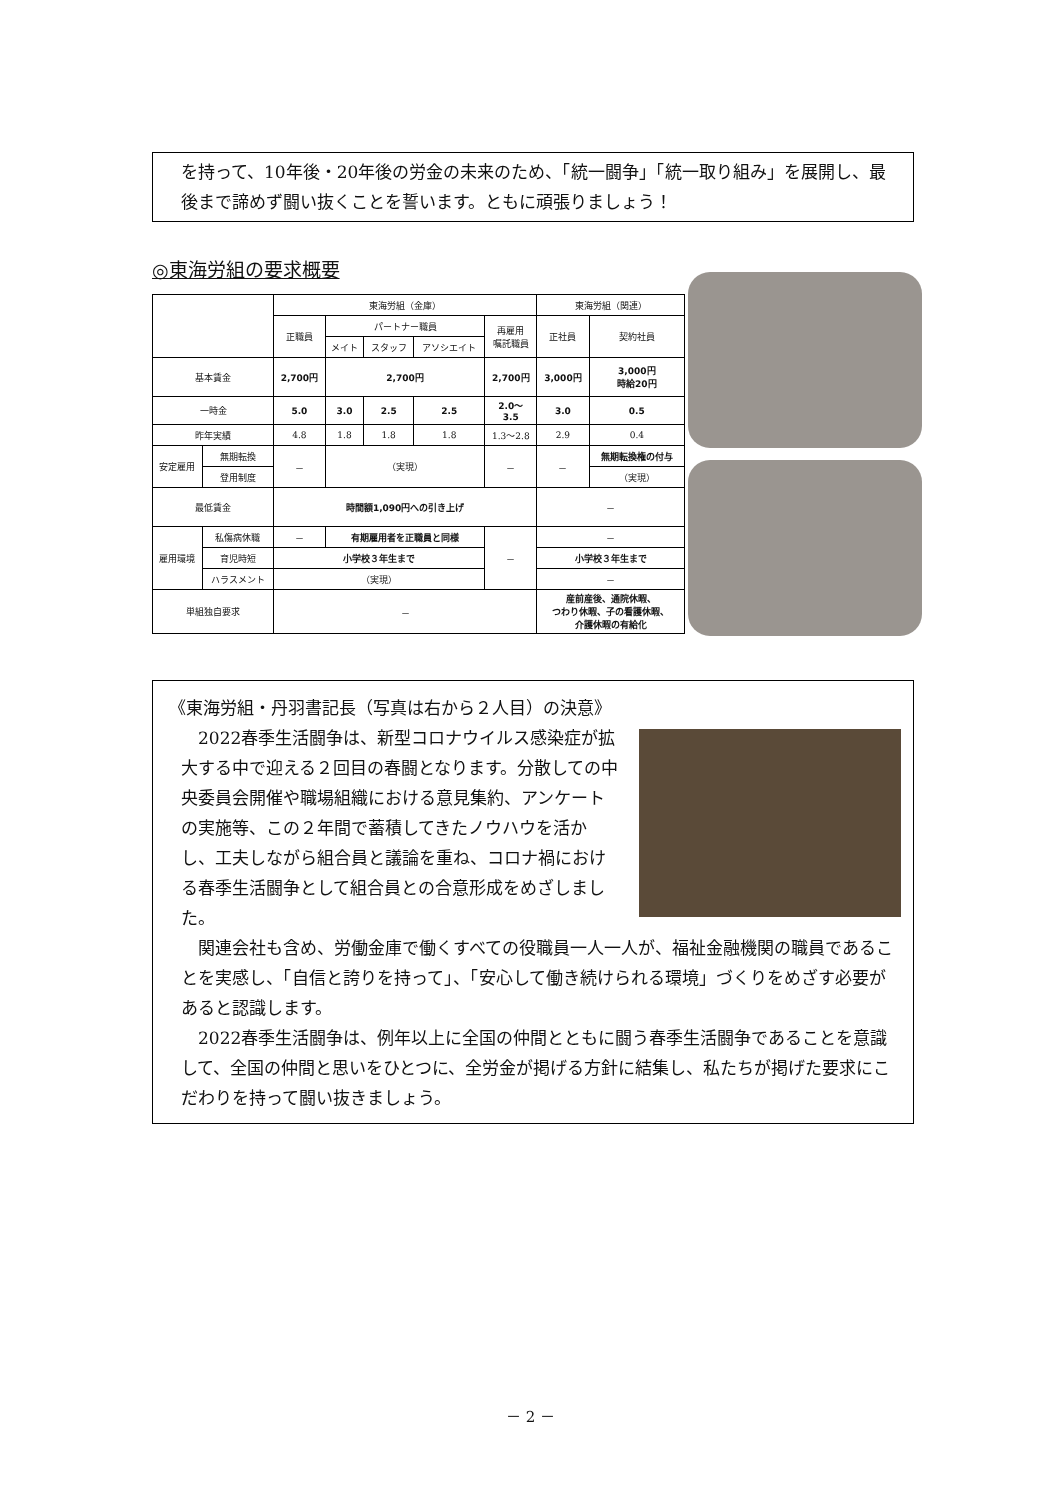を持って、10年後・20年後の労金の未来のため、「統一闘争」「統一取り組み」を展開し、最後まで諦めず闘い抜くことを誓います。ともに頑張りましょう！
◎東海労組の要求概要
| | | 東海労組（金庫） | | | | | 東海労組（関連） | |
| --- | --- | --- | --- | --- | --- | --- | --- | --- |
| | | 正職員 | パートナー職員 | | | 再雇用 嘱託職員 | 正社員 | 契約社員 |
| | | | メイト | スタッフ | アソシエイト | | | |
| 基本賃金 | | 2,700円 | 2,700円 | | | 2,700円 | 3,000円 | 3,000円 時給20円 |
| 一時金 | | 5.0 | 3.0 | 2.5 | 2.5 | 2.0～ 3.5 | 3.0 | 0.5 |
| 昨年実績 | | 4.8 | 1.8 | 1.8 | 1.8 | 1.3～2.8 | 2.9 | 0.4 |
| 安定雇用 | 無期転換 | － | （実現） | | | － | － | 無期転換権の付与 |
| | 登用制度 | | | | | | | （実現） |
| 最低賃金 | | 時間額1,090円への引き上げ | | | | | － | |
| 雇用環境 | 私傷病休職 | － | 有期雇用者を正職員と同様 | | | － | － | |
| | 育児時短 | 小学校３年生まで | | | | | 小学校３年生まで | |
| | ハラスメント | （実現） | | | | | － | |
| 単組独自要求 | | － | | | | | 産前産後、通院休暇、 つわり休暇、子の看護休暇、 介護休暇の有給化 | |
《東海労組・丹羽書記長（写真は右から２人目）の決意》
2022春季生活闘争は、新型コロナウイルス感染症が拡大する中で迎える２回目の春闘となります。分散しての中央委員会開催や職場組織における意見集約、アンケートの実施等、この２年間で蓄積してきたノウハウを活かし、工夫しながら組合員と議論を重ね、コロナ禍における春季生活闘争として組合員との合意形成をめざしました。
関連会社も含め、労働金庫で働くすべての役職員一人一人が、福祉金融機関の職員であることを実感し、「自信と誇りを持って」、「安心して働き続けられる環境」づくりをめざす必要があると認識します。
2022春季生活闘争は、例年以上に全国の仲間とともに闘う春季生活闘争であることを意識して、全国の仲間と思いをひとつに、全労金が掲げる方針に結集し、私たちが掲げた要求にこだわりを持って闘い抜きましょう。
－ 2 －